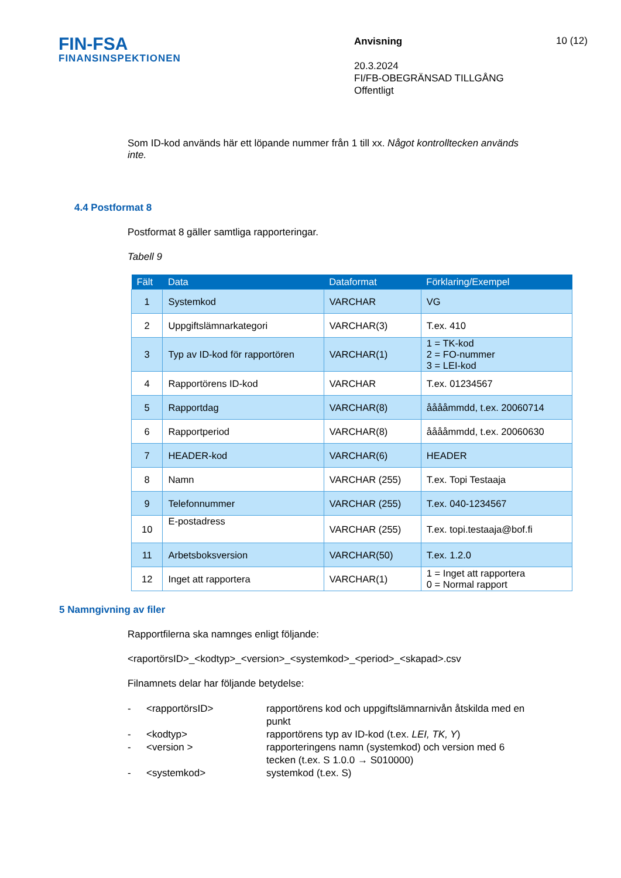FIN-FSA
FINANSINSPEKTIONEN
Anvisning
20.3.2024
FI/FB-OBEGRÄNSAD TILLGÅNG
Offentligt
10 (12)
Som ID-kod används här ett löpande nummer från 1 till xx. Något kontrolltecken används inte.
4.4 Postformat 8
Postformat 8 gäller samtliga rapporteringar.
Tabell 9
| Fält | Data | Dataformat | Förklaring/Exempel |
| --- | --- | --- | --- |
| 1 | Systemkod | VARCHAR | VG |
| 2 | Uppgiftslämnarkategori | VARCHAR(3) | T.ex. 410 |
| 3 | Typ av ID-kod för rapportören | VARCHAR(1) | 1 = TK-kod 2 = FO-nummer 3 = LEI-kod |
| 4 | Rapportörens ID-kod | VARCHAR | T.ex. 01234567 |
| 5 | Rapportdag | VARCHAR(8) | ååååmmdd, t.ex. 20060714 |
| 6 | Rapportperiod | VARCHAR(8) | ååååmmdd, t.ex. 20060630 |
| 7 | HEADER-kod | VARCHAR(6) | HEADER |
| 8 | Namn | VARCHAR (255) | T.ex. Topi Testaaja |
| 9 | Telefonnummer | VARCHAR (255) | T.ex. 040-1234567 |
| 10 | E-postadress | VARCHAR (255) | T.ex. topi.testaaja@bof.fi |
| 11 | Arbetsboksversion | VARCHAR(50) | T.ex. 1.2.0 |
| 12 | Inget att rapportera | VARCHAR(1) | 1 = Inget att rapportera 0 = Normal rapport |
5 Namngivning av filer
Rapportfilerna ska namnges enligt följande:
<raportörsID>_<kodtyp>_<version>_<systemkod>_<period>_<skapad>.csv
Filnamnets delar har följande betydelse:
-
<rapportörsID>
rapportörens kod och uppgiftslämnarnivån åtskilda med en punkt
-
<kodtyp>
rapportörens typ av ID-kod (t.ex. LEI, TK, Y)
-
<version >
rapporteringens namn (systemkod) och version med 6 tecken (t.ex. S 1.0.0 → S010000)
-
<systemkod>
systemkod (t.ex. S)